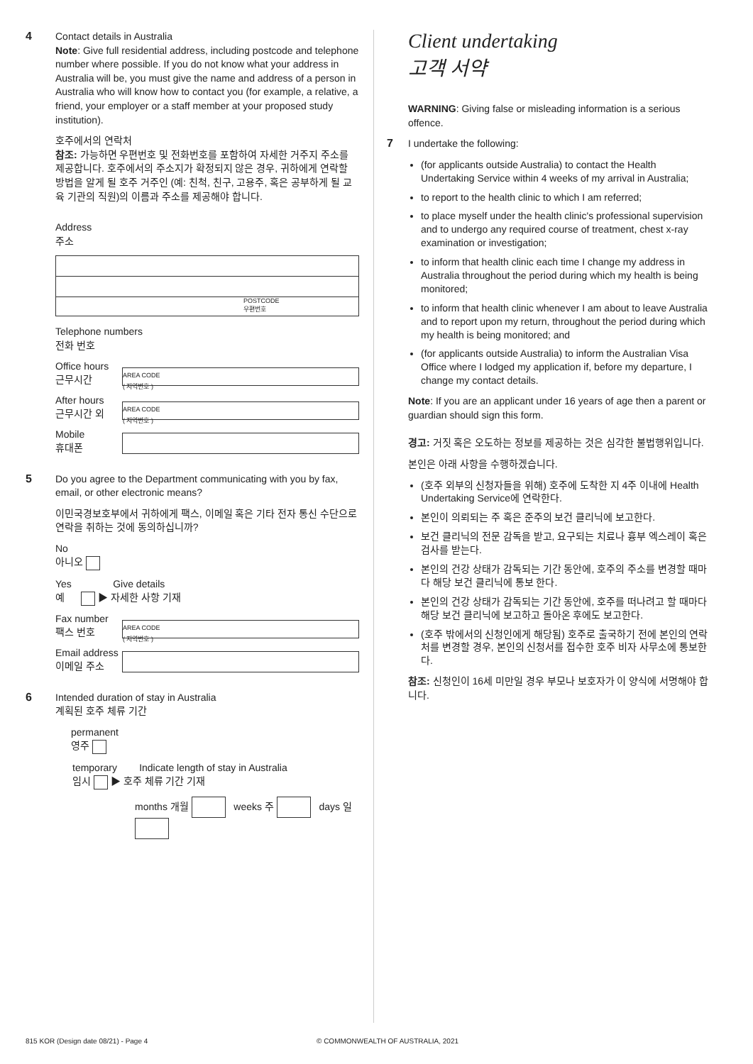4
Contact details in Australia
Note: Give full residential address, including postcode and telephone number where possible. If you do not know what your address in Australia will be, you must give the name and address of a person in Australia who will know how to contact you (for example, a relative, a friend, your employer or a staff member at your proposed study institution).
호주에서의 연락처
참조: 가능하면 우편번호 및 전화번호를 포함하여 자세한 거주지 주소를 제공합니다. 호주에서의 주소지가 확정되지 않은 경우, 귀하에게 연락할 방법을 알게 될 호주 거주인 (예: 친척, 친구, 고용주, 혹은 공부하게 될 교육 기관의 직원)의 이름과 주소를 제공해야 합니다.
Address
주소
POSTCODE
우편번호
Telephone numbers
전화 번호
Office hours
근무시간
AREA CODE
( 지역번호 )
After hours
근무시간 외
AREA CODE
( 지역번호 )
Mobile
휴대폰
5
Do you agree to the Department communicating with you by fax, email, or other electronic means?
이민국경보호부에서 귀하에게 팩스, 이메일 혹은 기타 전자 통신 수단으로 연락을 취하는 것에 동의하십니까?
No
아니오
Yes Give details
예 ▶ 자세한 사항 기재
Fax number
팩스 번호
AREA CODE
( 지역번호 )
Email address
이메일 주소
6
Intended duration of stay in Australia
계획된 호주 체류 기간
permanent
영주
temporary Indicate length of stay in Australia
임시 ▶ 호주 체류 기간 기재
months 개월 weeks 주 days 일
Client undertaking
고객 서약
WARNING: Giving false or misleading information is a serious offence.
7
I undertake the following:
(for applicants outside Australia) to contact the Health Undertaking Service within 4 weeks of my arrival in Australia;
to report to the health clinic to which I am referred;
to place myself under the health clinic's professional supervision and to undergo any required course of treatment, chest x-ray examination or investigation;
to inform that health clinic each time I change my address in Australia throughout the period during which my health is being monitored;
to inform that health clinic whenever I am about to leave Australia and to report upon my return, throughout the period during which my health is being monitored; and
(for applicants outside Australia) to inform the Australian Visa Office where I lodged my application if, before my departure, I change my contact details.
Note: If you are an applicant under 16 years of age then a parent or guardian should sign this form.
경고: 거짓 혹은 오도하는 정보를 제공하는 것은 심각한 불법행위입니다.
본인은 아래 사항을 수행하겠습니다.
(호주 외부의 신청자들을 위해) 호주에 도착한 지 4주 이내에 Health Undertaking Service에 연락한다.
본인이 의뢰되는 주 혹은 준주의 보건 클리닉에 보고한다.
보건 클리닉의 전문 감독을 받고, 요구되는 치료나 흉부 엑스레이 혹은 검사를 받는다.
본인의 건강 상태가 감독되는 기간 동안에, 호주의 주소를 변경할 때마다 해당 보건 클리닉에 통보 한다.
본인의 건강 상태가 감독되는 기간 동안에, 호주를 떠나려고 할 때마다 해당 보건 클리닉에 보고하고 돌아온 후에도 보고한다.
(호주 밖에서의 신청인에게 해당됨) 호주로 출국하기 전에 본인의 연락처를 변경할 경우, 본인의 신청서를 접수한 호주 비자 사무소에 통보한다.
참조: 신청인이 16세 미만일 경우 부모나 보호자가 이 양식에 서명해야 합니다.
815 KOR (Design date 08/21) - Page 4 © COMMONWEALTH OF AUSTRALIA, 2021